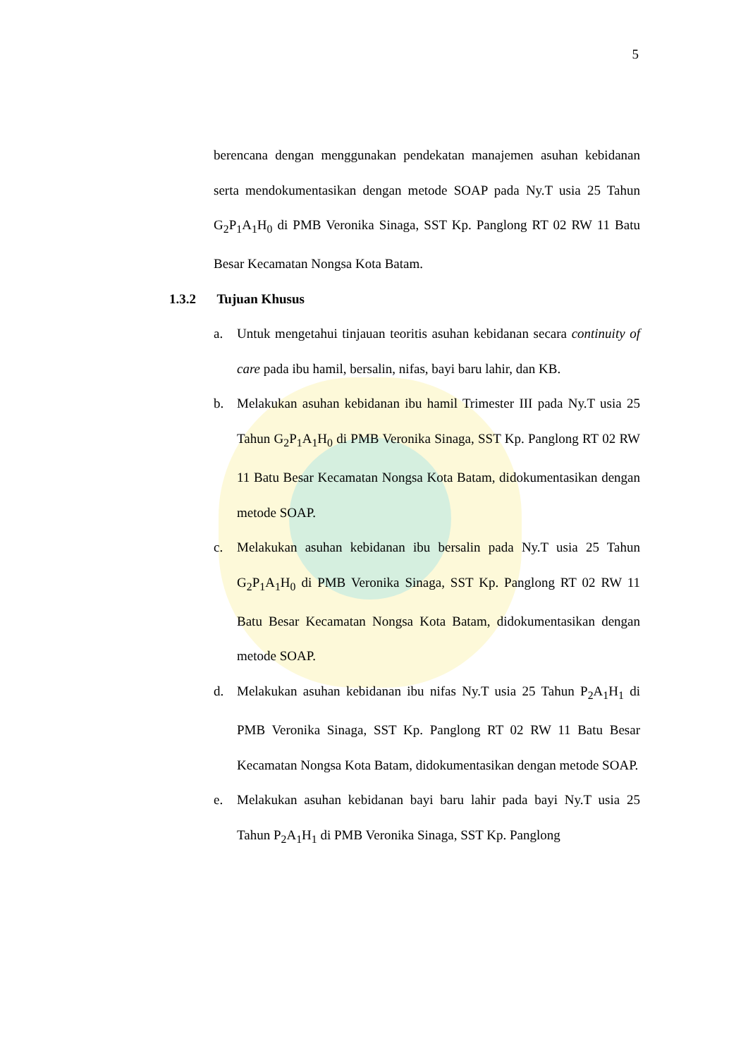5
berencana dengan menggunakan pendekatan manajemen asuhan kebidanan serta mendokumentasikan dengan metode SOAP pada Ny.T usia 25 Tahun G<sub>2</sub>P<sub>1</sub>A<sub>1</sub>H<sub>0</sub> di PMB Veronika Sinaga, SST Kp. Panglong RT 02 RW 11 Batu Besar Kecamatan Nongsa Kota Batam.
1.3.2 Tujuan Khusus
a. Untuk mengetahui tinjauan teoritis asuhan kebidanan secara continuity of care pada ibu hamil, bersalin, nifas, bayi baru lahir, dan KB.
b. Melakukan asuhan kebidanan ibu hamil Trimester III pada Ny.T usia 25 Tahun G<sub>2</sub>P<sub>1</sub>A<sub>1</sub>H<sub>0</sub> di PMB Veronika Sinaga, SST Kp. Panglong RT 02 RW 11 Batu Besar Kecamatan Nongsa Kota Batam, didokumentasikan dengan metode SOAP.
c. Melakukan asuhan kebidanan ibu bersalin pada Ny.T usia 25 Tahun G<sub>2</sub>P<sub>1</sub>A<sub>1</sub>H<sub>0</sub> di PMB Veronika Sinaga, SST Kp. Panglong RT 02 RW 11 Batu Besar Kecamatan Nongsa Kota Batam, didokumentasikan dengan metode SOAP.
d. Melakukan asuhan kebidanan ibu nifas Ny.T usia 25 Tahun P<sub>2</sub>A<sub>1</sub>H<sub>1</sub> di PMB Veronika Sinaga, SST Kp. Panglong RT 02 RW 11 Batu Besar Kecamatan Nongsa Kota Batam, didokumentasikan dengan metode SOAP.
e. Melakukan asuhan kebidanan bayi baru lahir pada bayi Ny.T usia 25 Tahun P<sub>2</sub>A<sub>1</sub>H<sub>1</sub> di PMB Veronika Sinaga, SST Kp. Panglong